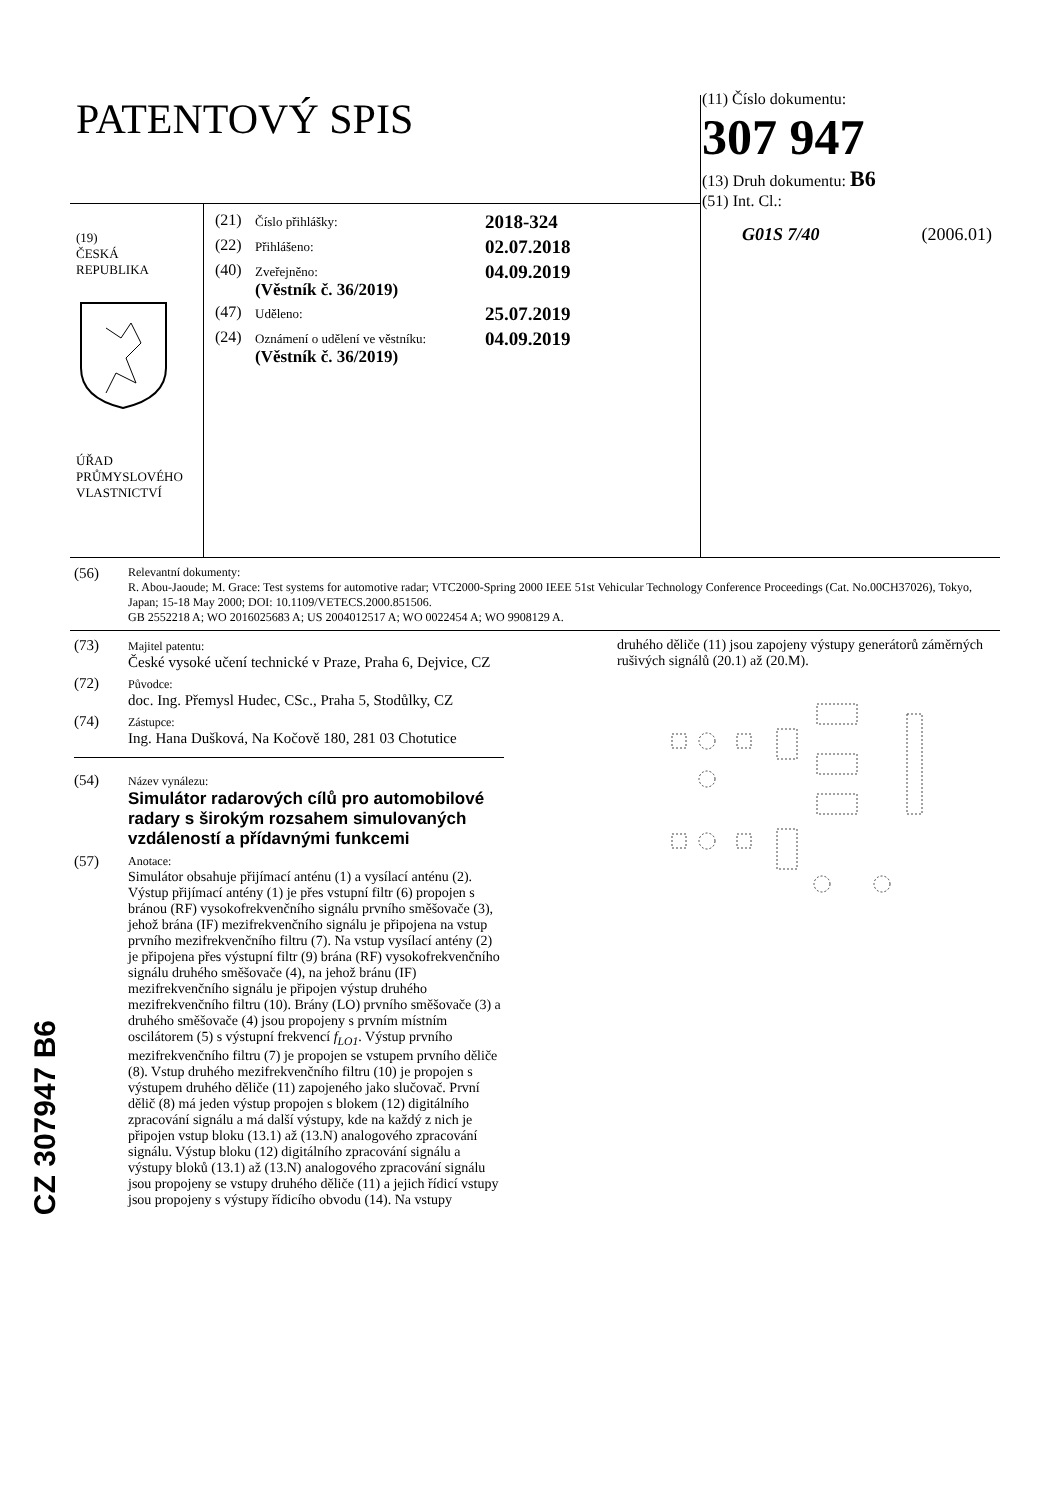PATENTOVÝ SPIS
(11) Číslo dokumentu:
307 947
(13) Druh dokumentu: B6
(51) Int. Cl.:
G01S 7/40 (2006.01)
(19)
ČESKÁ
REPUBLIKA
ÚŘAD
PRŮMYSLOVÉHO
VLASTNICTVÍ
(21) Číslo přihlášky: 2018-324
(22) Přihlášeno: 02.07.2018
(40) Zveřejněno:
(Věstník č. 36/2019) 04.09.2019
(47) Uděleno: 25.07.2019
(24) Oznámení o udělení ve věstníku:
(Věstník č. 36/2019) 04.09.2019
(56) Relevantní dokumenty:
R. Abou-Jaoude; M. Grace: Test systems for automotive radar; VTC2000-Spring 2000 IEEE 51st Vehicular Technology Conference Proceedings (Cat. No.00CH37026), Tokyo, Japan; 15-18 May 2000; DOI: 10.1109/VETECS.2000.851506.
GB 2552218 A; WO 2016025683 A; US 2004012517 A; WO 0022454 A; WO 9908129 A.
(73) Majitel patentu:
České vysoké učení technické v Praze, Praha 6, Dejvice, CZ
(72) Původce:
doc. Ing. Přemysl Hudec, CSc., Praha 5, Stodůlky, CZ
(74) Zástupce:
Ing. Hana Dušková, Na Kočově 180, 281 03 Chotutice
(54) Název vynálezu:
Simulátor radarových cílů pro automobilové radary s širokým rozsahem simulovaných vzdáleností a přídavnými funkcemi
(57) Anotace:
Simulátor obsahuje přijímací anténu (1) a vysílací anténu (2). Výstup přijímací antény (1) je přes vstupní filtr (6) propojen s bránou (RF) vysokofrekvenčního signálu prvního směšovače (3), jehož brána (IF) mezifrekvenčního signálu je připojena na vstup prvního mezifrekvenčního filtru (7). Na vstup vysílací antény (2) je připojena přes výstupní filtr (9) brána (RF) vysokofrekvenčního signálu druhého směšovače (4), na jehož bránu (IF) mezifrekvenčního signálu je připojen výstup druhého mezifrekvenčního filtru (10). Brány (LO) prvního směšovače (3) a druhého směšovače (4) jsou propojeny s prvním místním oscilátorem (5) s výstupní frekvencí f<sub>LO1</sub>. Výstup prvního mezifrekvenčního filtru (7) je propojen se vstupem prvního děliče (8). Vstup druhého mezifrekvenčního filtru (10) je propojen s výstupem druhého děliče (11) zapojeného jako slučovač. První dělič (8) má jeden výstup propojen s blokem (12) digitálního zpracování signálu a má další výstupy, kde na každý z nich je připojen vstup bloku (13.1) až (13.N) analogového zpracování signálu. Výstup bloku (12) digitálního zpracování signálu a výstupy bloků (13.1) až (13.N) analogového zpracování signálu jsou propojeny se vstupy druhého děliče (11) a jejich řídicí vstupy jsou propojeny s výstupy řídicího obvodu (14). Na vstupy
druhého děliče (11) jsou zapojeny výstupy generátorů záměrných rušivých signálů (20.1) až (20.M).
CZ 307947 B6